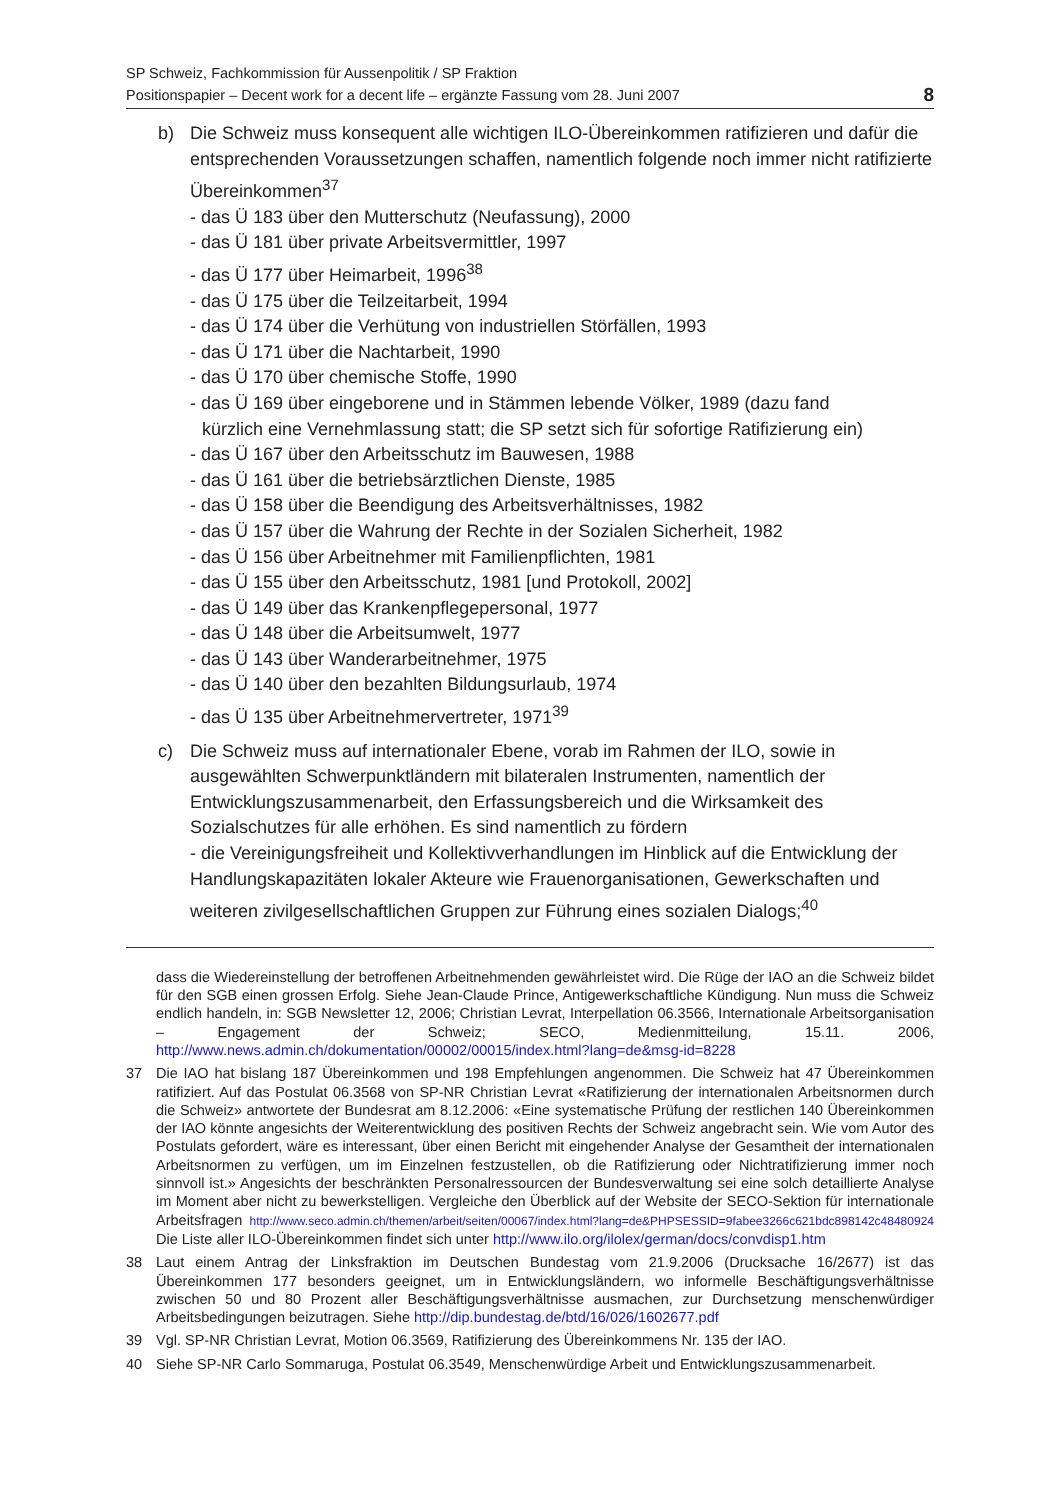SP Schweiz, Fachkommission für Aussenpolitik / SP Fraktion
Positionspapier – Decent work for a decent life – ergänzte Fassung vom 28. Juni 2007
8
b) Die Schweiz muss konsequent alle wichtigen ILO-Übereinkommen ratifizieren und dafür die entsprechenden Voraussetzungen schaffen, namentlich folgende noch immer nicht ratifizierte Übereinkommen<sup>37</sup>
- das Ü 183 über den Mutterschutz (Neufassung), 2000
- das Ü 181 über private Arbeitsvermittler, 1997
- das Ü 177 über Heimarbeit, 1996<sup>38</sup>
- das Ü 175 über die Teilzeitarbeit, 1994
- das Ü 174 über die Verhütung von industriellen Störfällen, 1993
- das Ü 171 über die Nachtarbeit, 1990
- das Ü 170 über chemische Stoffe, 1990
- das Ü 169 über eingeborene und in Stämmen lebende Völker, 1989 (dazu fand
kürzlich eine Vernehmlassung statt; die SP setzt sich für sofortige Ratifizierung ein)
- das Ü 167 über den Arbeitsschutz im Bauwesen, 1988
- das Ü 161 über die betriebsärztlichen Dienste, 1985
- das Ü 158 über die Beendigung des Arbeitsverhältnisses, 1982
- das Ü 157 über die Wahrung der Rechte in der Sozialen Sicherheit, 1982
- das Ü 156 über Arbeitnehmer mit Familienpflichten, 1981
- das Ü 155 über den Arbeitsschutz, 1981 [und Protokoll, 2002]
- das Ü 149 über das Krankenpflegepersonal, 1977
- das Ü 148 über die Arbeitsumwelt, 1977
- das Ü 143 über Wanderarbeitnehmer, 1975
- das Ü 140 über den bezahlten Bildungsurlaub, 1974
- das Ü 135 über Arbeitnehmervertreter, 1971<sup>39</sup>
c) Die Schweiz muss auf internationaler Ebene, vorab im Rahmen der ILO, sowie in ausgewählten Schwerpunktländern mit bilateralen Instrumenten, namentlich der Entwicklungszusammenarbeit, den Erfassungsbereich und die Wirksamkeit des Sozialschutzes für alle erhöhen. Es sind namentlich zu fördern
- die Vereinigungsfreiheit und Kollektivverhandlungen im Hinblick auf die Entwicklung der Handlungskapazitäten lokaler Akteure wie Frauenorganisationen, Gewerkschaften und weiteren zivilgesellschaftlichen Gruppen zur Führung eines sozialen Dialogs;<sup>40</sup>
dass die Wiedereinstellung der betroffenen Arbeitnehmenden gewährleistet wird. Die Rüge der IAO an die Schweiz bildet für den SGB einen grossen Erfolg. Siehe Jean-Claude Prince, Antigewerkschaftliche Kündigung. Nun muss die Schweiz endlich handeln, in: SGB Newsletter 12, 2006; Christian Levrat, Interpellation 06.3566, Internationale Arbeitsorganisation – Engagement der Schweiz; SECO, Medienmitteilung, 15.11. 2006, http://www.news.admin.ch/dokumentation/00002/00015/index.html?lang=de&msg-id=8228
37 Die IAO hat bislang 187 Übereinkommen und 198 Empfehlungen angenommen. Die Schweiz hat 47 Übereinkommen ratifiziert. Auf das Postulat 06.3568 von SP-NR Christian Levrat «Ratifizierung der internationalen Arbeitsnormen durch die Schweiz» antwortete der Bundesrat am 8.12.2006: «Eine systematische Prüfung der restlichen 140 Übereinkommen der IAO könnte angesichts der Weiterentwicklung des positiven Rechts der Schweiz angebracht sein. Wie vom Autor des Postulats gefordert, wäre es interessant, über einen Bericht mit eingehender Analyse der Gesamtheit der internationalen Arbeitsnormen zu verfügen, um im Einzelnen festzustellen, ob die Ratifizierung oder Nichtratifizierung immer noch sinnvoll ist.» Angesichts der beschränkten Personalressourcen der Bundesverwaltung sei eine solch detaillierte Analyse im Moment aber nicht zu bewerkstelligen. Vergleiche den Überblick auf der Website der SECO-Sektion für internationale Arbeitsfragen http://www.seco.admin.ch/themen/arbeit/seiten/00067/index.html?lang=de&PHPSESSID=9fabee3266c621bdc898142c48480924 Die Liste aller ILO-Übereinkommen findet sich unter http://www.ilo.org/ilolex/german/docs/convdisp1.htm
38 Laut einem Antrag der Linksfraktion im Deutschen Bundestag vom 21.9.2006 (Drucksache 16/2677) ist das Übereinkommen 177 besonders geeignet, um in Entwicklungsländern, wo informelle Beschäftigungsverhältnisse zwischen 50 und 80 Prozent aller Beschäftigungsverhältnisse ausmachen, zur Durchsetzung menschenwürdiger Arbeitsbedingungen beizutragen. Siehe http://dip.bundestag.de/btd/16/026/1602677.pdf
39 Vgl. SP-NR Christian Levrat, Motion 06.3569, Ratifizierung des Übereinkommens Nr. 135 der IAO.
40 Siehe SP-NR Carlo Sommaruga, Postulat 06.3549, Menschenwürdige Arbeit und Entwicklungszusammenarbeit.